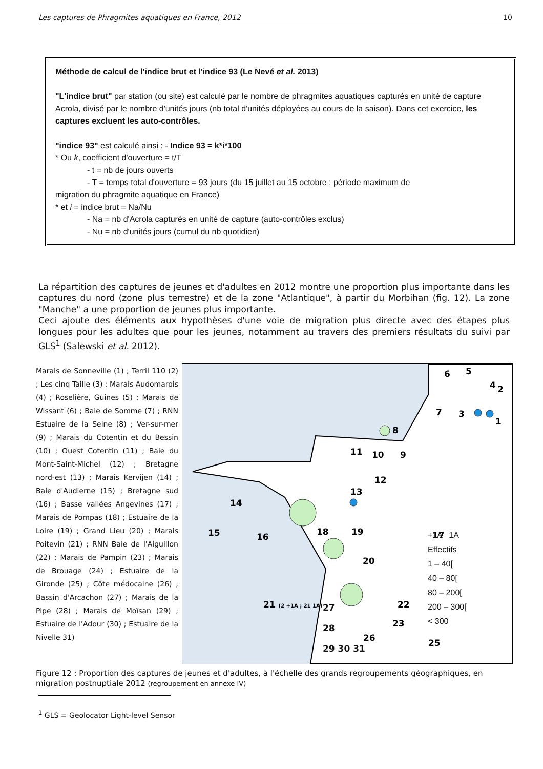Les captures de Phragmites aquatiques en France, 2012 10
Méthode de calcul de l'indice brut et l'indice 93 (Le Nevé et al. 2013)
"L'indice brut" par station (ou site) est calculé par le nombre de phragmites aquatiques capturés en unité de capture Acrola, divisé par le nombre d'unités jours (nb total d'unités déployées au cours de la saison). Dans cet exercice, les captures excluent les auto-contrôles.
"indice 93" est calculé ainsi : - Indice 93 = k*i*100
* Ou k, coefficient d'ouverture = t/T
- t = nb de jours ouverts
- T = temps total d'ouverture = 93 jours (du 15 juillet au 15 octobre : période maximum de
migration du phragmite aquatique en France)
* et i = indice brut = Na/Nu
- Na = nb d'Acrola capturés en unité de capture (auto-contrôles exclus)
- Nu = nb d'unités jours (cumul du nb quotidien)
La répartition des captures de jeunes et d'adultes en 2012 montre une proportion plus importante dans les captures du nord (zone plus terrestre) et de la zone "Atlantique", à partir du Morbihan (fig. 12). La zone "Manche" a une proportion de jeunes plus importante.
Ceci ajoute des éléments aux hypothèses d'une voie de migration plus directe avec des étapes plus longues pour les adultes que pour les jeunes, notamment au travers des premiers résultats du suivi par GLS<sup>1</sup> (Salewski et al. 2012).
Marais de Sonneville (1) ; Terril 110 (2) ; Les cinq Taille (3) ; Marais Audomarois (4) ; Roselière, Guines (5) ; Marais de Wissant (6) ; Baie de Somme (7) ; RNN Estuaire de la Seine (8) ; Ver-sur-mer (9) ; Marais du Cotentin et du Bessin (10) ; Ouest Cotentin (11) ; Baie du Mont-Saint-Michel (12) ; Bretagne nord-est (13) ; Marais Kervijen (14) ; Baie d'Audierne (15) ; Bretagne sud (16) ; Basse vallées Angevines (17) ; Marais de Pompas (18) ; Estuaire de la Loire (19) ; Grand Lieu (20) ; Marais Poitevin (21) ; RNN Baie de l'Aiguillon (22) ; Marais de Pampin (23) ; Marais de Brouage (24) ; Estuaire de la Gironde (25) ; Côte médocaine (26) ; Bassin d'Arcachon (27) ; Marais de la Pipe (28) ; Marais de Moïsan (29) ; Estuaire de l'Adour (30) ; Estuaire de la Nivelle 31)
6
5
4
.
7
1
3
2
8
11
10
9
12
13
14
15
16
18
19
20
17
21 (2 +1A ; 21 1A)
22
23
25
26
+1A 1A
Effectifs
1 – 40[
40 – 80[
80 – 200[
200 – 300[
< 300
27
28
29 30 31
Figure 12 : Proportion des captures de jeunes et d'adultes, à l'échelle des grands regroupements géographiques, en migration postnuptiale 2012 (regroupement en annexe IV)
<sup>1</sup> GLS = Geolocator Light-level Sensor